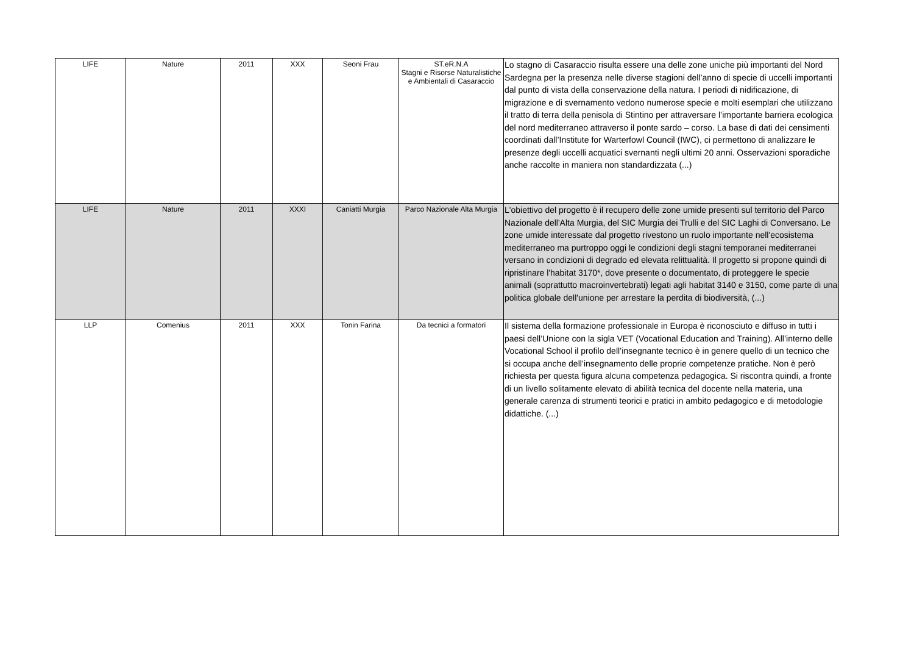| LIFE | Nature | 2011 | XXX | Seoni Frau | ST.eR.N.A Stagni e Risorse Naturalistiche e Ambientali di Casaraccio | Lo stagno di Casaraccio risulta essere una delle zone uniche più importanti del Nord Sardegna per la presenza nelle diverse stagioni dell’anno di specie di uccelli importanti dal punto di vista della conservazione della natura. I periodi di nidificazione, di migrazione e di svernamento vedono numerose specie e molti esemplari che utilizzano il tratto di terra della penisola di Stintino per attraversare l’importante barriera ecologica del nord mediterraneo attraverso il ponte sardo – corso. La base di dati dei censimenti coordinati dall’Institute for Warterfowl Council (IWC), ci permettono di analizzare le presenze degli uccelli acquatici svernanti negli ultimi 20 anni. Osservazioni sporadiche anche raccolte in maniera non standardizzata (...) |
| LIFE | Nature | 2011 | XXXI | Caniatti Murgia | Parco Nazionale Alta Murgia | L'obiettivo del progetto è il recupero delle zone umide presenti sul territorio del Parco Nazionale dell'Alta Murgia, del SIC Murgia dei Trulli e del SIC Laghi di Conversano. Le zone umide interessate dal progetto rivestono un ruolo importante nell'ecosistema mediterraneo ma purtroppo oggi le condizioni degli stagni temporanei mediterranei versano in condizioni di degrado ed elevata relittualità. Il progetto si propone quindi di ripristinare l'habitat 3170*, dove presente o documentato, di proteggere le specie animali (soprattutto macroinvertebrati) legati agli habitat 3140 e 3150, come parte di una politica globale dell'unione per arrestare la perdita di biodiversità, (...) |
| LLP | Comenius | 2011 | XXX | Tonin Farina | Da tecnici a formatori | Il sistema della formazione professionale in Europa è riconosciuto e diffuso in tutti i paesi dell’Unione con la sigla VET (Vocational Education and Training). All’interno delle Vocational School il profilo dell’insegnante tecnico è in genere quello di un tecnico che si occupa anche dell’insegnamento delle proprie competenze pratiche. Non è però richiesta per questa figura alcuna competenza pedagogica. Si riscontra quindi, a fronte di un livello solitamente elevato di abilità tecnica del docente nella materia, una generale carenza di strumenti teorici e pratici in ambito pedagogico e di metodologie didattiche. (...) |